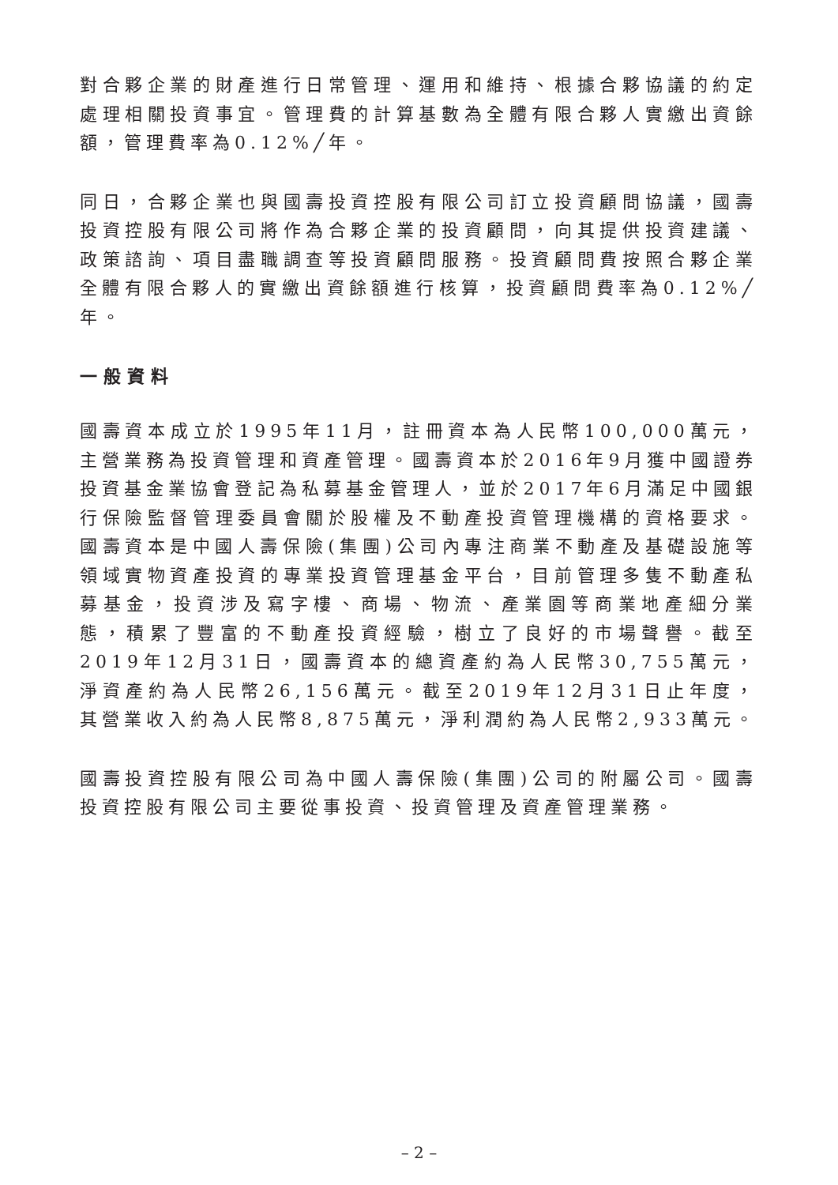對合夥企業的財產進行日常管理、運用和維持、根據合夥協議的約定處理相關投資事宜。管理費的計算基數為全體有限合夥人實繳出資餘額，管理費率為0.12%╱年。
同日，合夥企業也與國壽投資控股有限公司訂立投資顧問協議，國壽投資控股有限公司將作為合夥企業的投資顧問，向其提供投資建議、政策諮詢、項目盡職調查等投資顧問服務。投資顧問費按照合夥企業全體有限合夥人的實繳出資餘額進行核算，投資顧問費率為0.12%╱年。
一般資料
國壽資本成立於1995年11月，註冊資本為人民幣100,000萬元，主營業務為投資管理和資產管理。國壽資本於2016年9月獲中國證券投資基金業協會登記為私募基金管理人，並於2017年6月滿足中國銀行保險監督管理委員會關於股權及不動產投資管理機構的資格要求。國壽資本是中國人壽保險(集團)公司內專注商業不動產及基礎設施等領域實物資產投資的專業投資管理基金平台，目前管理多隻不動產私募基金，投資涉及寫字樓、商場、物流、產業園等商業地產細分業態，積累了豐富的不動產投資經驗，樹立了良好的市場聲譽。截至2019年12月31日，國壽資本的總資產約為人民幣30,755萬元，淨資產約為人民幣26,156萬元。截至2019年12月31日止年度，其營業收入約為人民幣8,875萬元，淨利潤約為人民幣2,933萬元。
國壽投資控股有限公司為中國人壽保險(集團)公司的附屬公司。國壽投資控股有限公司主要從事投資、投資管理及資產管理業務。
– 2 –